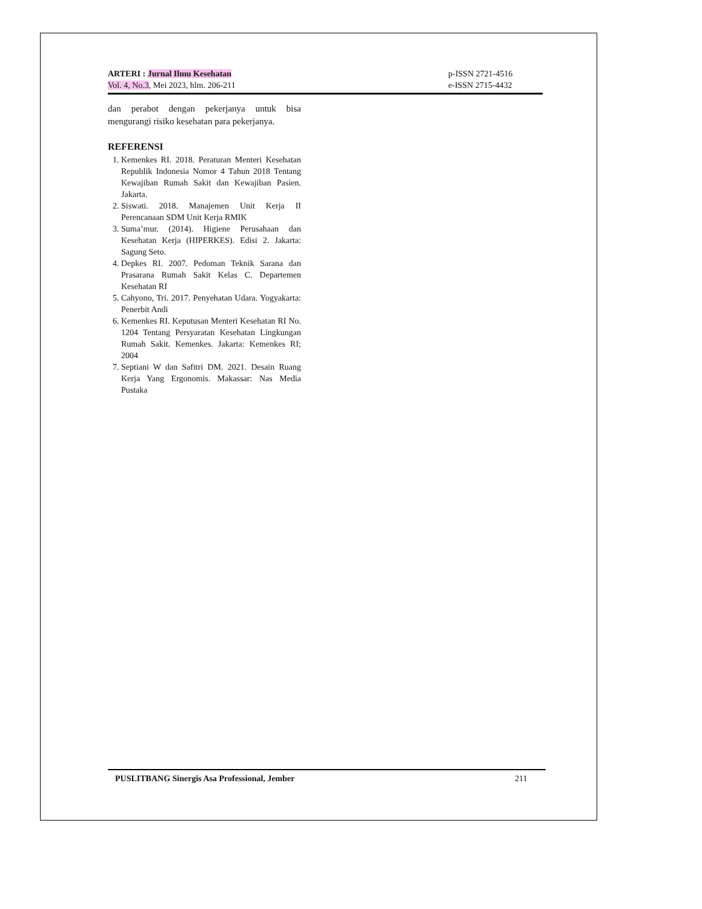ARTERI : Jurnal Ilmu Kesehatan
Vol. 4, No.3, Mei 2023, hlm. 206-211
p-ISSN 2721-4516
e-ISSN 2715-4432
dan perabot dengan pekerjanya untuk bisa mengurangi risiko kesehatan para pekerjanya.
REFERENSI
1. Kemenkes RI. 2018. Peraturan Menteri Kesehatan Republik Indonesia Nomor 4 Tahun 2018 Tentang Kewajiban Rumah Sakit dan Kewajiban Pasien. Jakarta.
2. Siswati. 2018. Manajemen Unit Kerja II Perencanaan SDM Unit Kerja RMIK
3. Suma’mur. (2014). Higiene Perusahaan dan Kesehatan Kerja (HIPERKES). Edisi 2. Jakarta: Sagung Seto.
4. Depkes RI. 2007. Pedoman Teknik Sarana dan Prasarana Rumah Sakit Kelas C. Departemen Kesehatan RI
5. Cahyono, Tri. 2017. Penyehatan Udara. Yogyakarta: Penerbit Andi
6. Kemenkes RI. Keputusan Menteri Kesehatan RI No. 1204 Tentang Persyaratan Kesehatan Lingkungan Rumah Sakit. Kemenkes. Jakarta: Kemenkes RI; 2004
7. Septiani W dan Safitri DM. 2021. Desain Ruang Kerja Yang Ergonomis. Makassar: Nas Media Pustaka
PUSLITBANG Sinergis Asa Professional, Jember 211